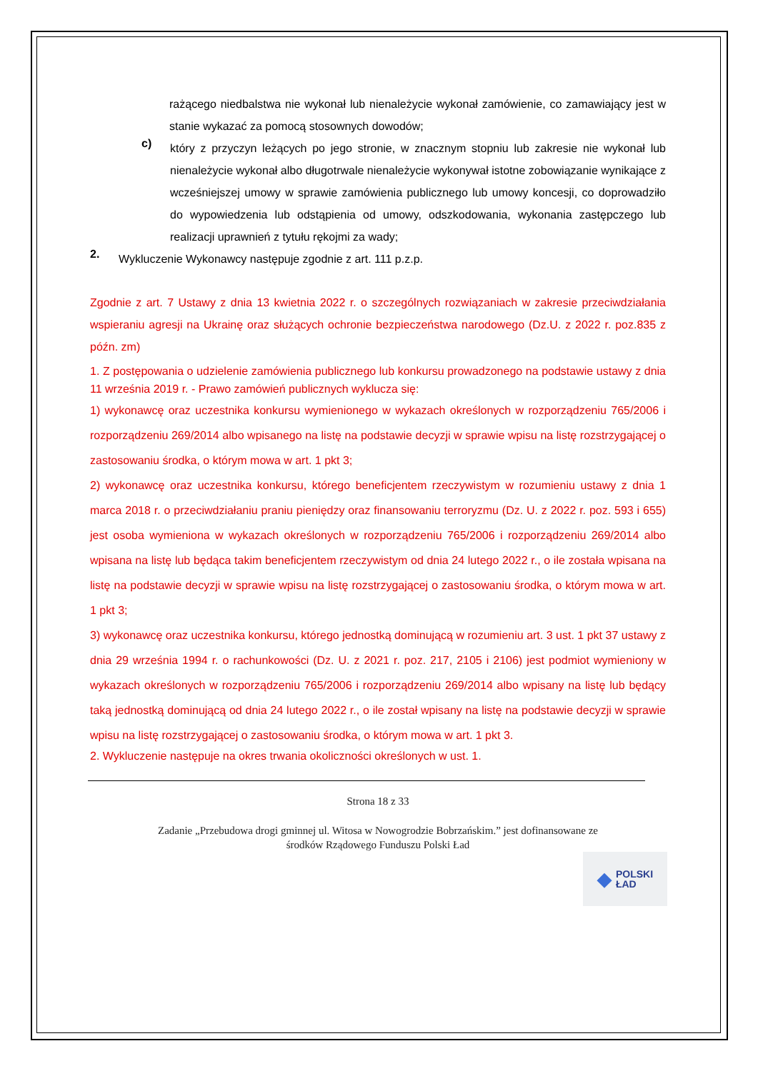rażącego niedbalstwa nie wykonał lub nienależycie wykonał zamówienie, co zamawiający jest w stanie wykazać za pomocą stosownych dowodów;
c)
który z przyczyn leżących po jego stronie, w znacznym stopniu lub zakresie nie wykonał lub nienależycie wykonał albo długotrwale nienależycie wykonywał istotne zobowiązanie wynikające z wcześniejszej umowy w sprawie zamówienia publicznego lub umowy koncesji, co doprowadziło do wypowiedzenia lub odstąpienia od umowy, odszkodowania, wykonania zastępczego lub realizacji uprawnień z tytułu rękojmi za wady;
2.
Wykluczenie Wykonawcy następuje zgodnie z art. 111 p.z.p.
Zgodnie z art. 7 Ustawy z dnia 13 kwietnia 2022 r. o szczególnych rozwiązaniach w zakresie przeciwdziałania wspieraniu agresji na Ukrainę oraz służących ochronie bezpieczeństwa narodowego (Dz.U. z 2022 r. poz.835 z późn. zm)
1. Z postępowania o udzielenie zamówienia publicznego lub konkursu prowadzonego na podstawie ustawy z dnia 11 września 2019 r. - Prawo zamówień publicznych wyklucza się:
1) wykonawcę oraz uczestnika konkursu wymienionego w wykazach określonych w rozporządzeniu 765/2006 i rozporządzeniu 269/2014 albo wpisanego na listę na podstawie decyzji w sprawie wpisu na listę rozstrzygającej o zastosowaniu środka, o którym mowa w art. 1 pkt 3;
2) wykonawcę oraz uczestnika konkursu, którego beneficjentem rzeczywistym w rozumieniu ustawy z dnia 1 marca 2018 r. o przeciwdziałaniu praniu pieniędzy oraz finansowaniu terroryzmu (Dz. U. z 2022 r. poz. 593 i 655) jest osoba wymieniona w wykazach określonych w rozporządzeniu 765/2006 i rozporządzeniu 269/2014 albo wpisana na listę lub będąca takim beneficjentem rzeczywistym od dnia 24 lutego 2022 r., o ile została wpisana na listę na podstawie decyzji w sprawie wpisu na listę rozstrzygającej o zastosowaniu środka, o którym mowa w art. 1 pkt 3;
3) wykonawcę oraz uczestnika konkursu, którego jednostką dominującą w rozumieniu art. 3 ust. 1 pkt 37 ustawy z dnia 29 września 1994 r. o rachunkowości (Dz. U. z 2021 r. poz. 217, 2105 i 2106) jest podmiot wymieniony w wykazach określonych w rozporządzeniu 765/2006 i rozporządzeniu 269/2014 albo wpisany na listę lub będący taką jednostką dominującą od dnia 24 lutego 2022 r., o ile został wpisany na listę na podstawie decyzji w sprawie wpisu na listę rozstrzygającej o zastosowaniu środka, o którym mowa w art. 1 pkt 3.
2. Wykluczenie następuje na okres trwania okoliczności określonych w ust. 1.
Strona 18 z 33
Zadanie „Przebudowa drogi gminnej ul. Witosa w Nowogrodzie Bobrzańskim.” jest dofinansowane ze
środków Rządowego Funduszu Polski Ład
◆ POLSKI
ŁAD